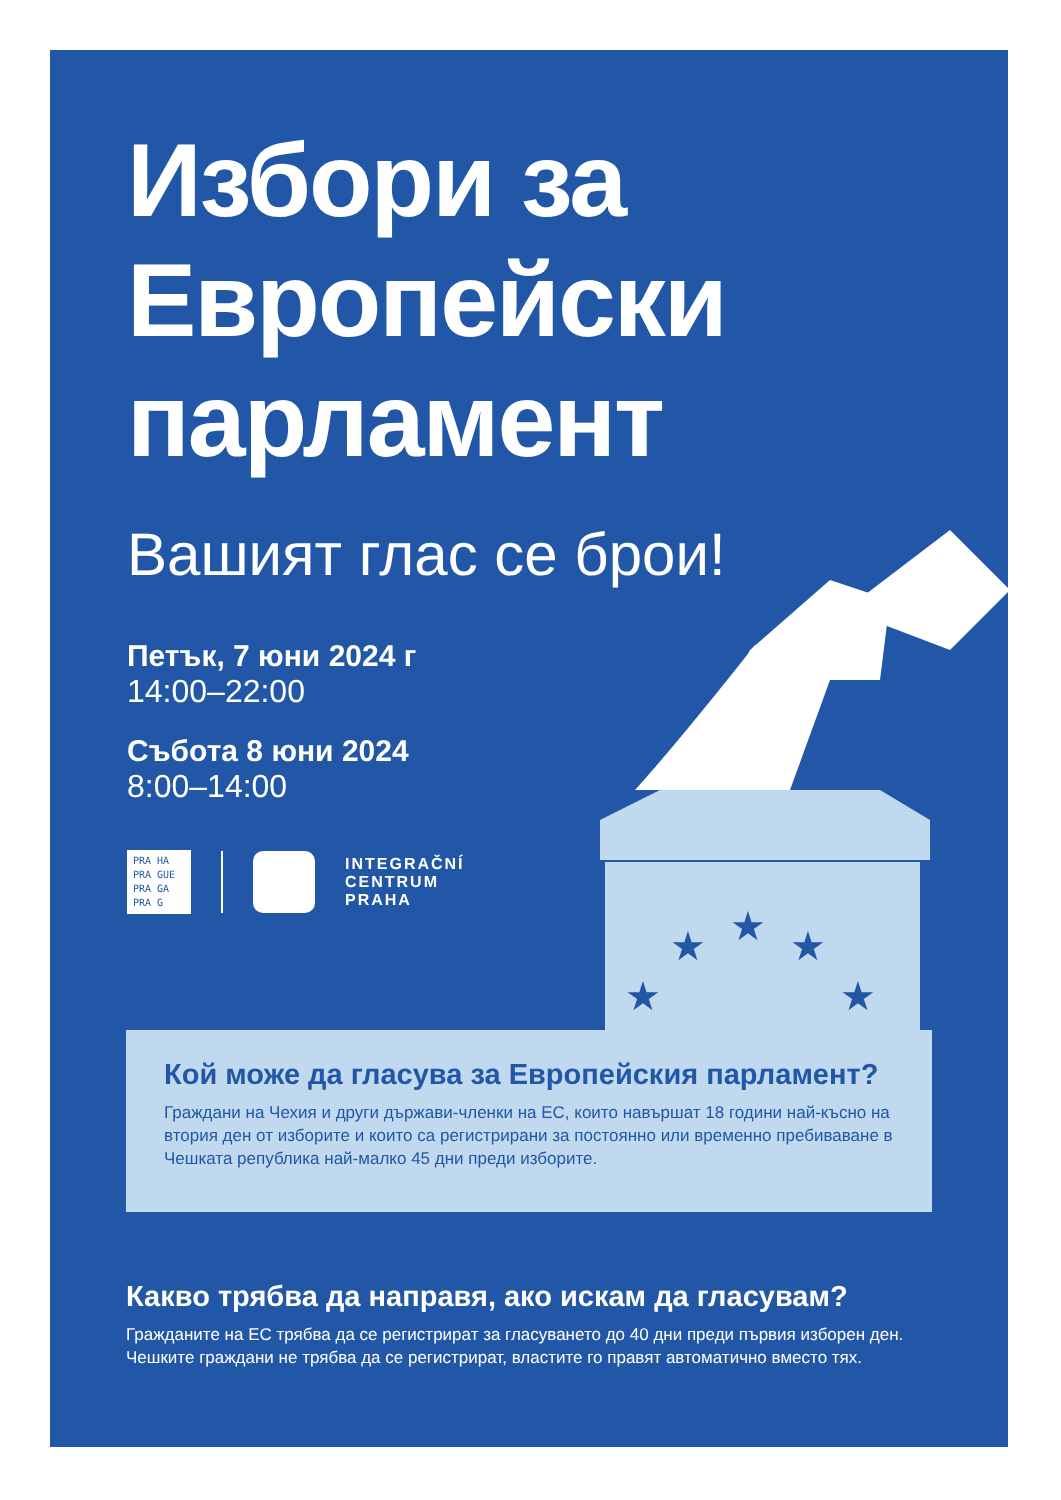★
★
★
★
★
Избори за
Европейски
парламент
Вашият глас се брои!
Петък, 7 юни 2024 г
14:00–22:00
Събота 8 юни 2024
8:00–14:00
PRA HA
PRA GUE
PRA GA
PRA G
INTEGRAČNÍ
CENTRUM
PRAHA
Кой може да гласува за Европейския парламент?
Граждани на Чехия и други държави-членки на ЕС, които навършат 18 години най-късно на втория ден от изборите и които са регистрирани за постоянно или временно пребиваване в Чешката република най-малко 45 дни преди изборите.
Какво трябва да направя, ако искам да гласувам?
Гражданите на ЕС трябва да се регистрират за гласуването до 40 дни преди първия изборен ден. Чешките граждани не трябва да се регистрират, властите го правят автоматично вместо тях.